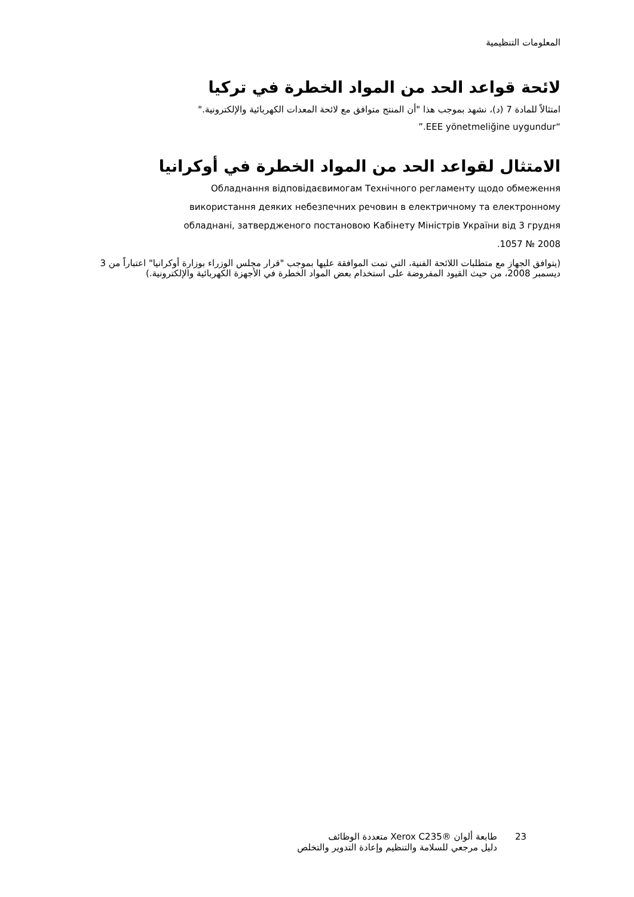المعلومات التنظيمية
لائحة قواعد الحد من المواد الخطرة في تركيا
امتثالاً للمادة 7 (د)، نشهد بموجب هذا "أن المنتج متوافق مع لائحة المعدات الكهربائية والإلكترونية."
“EEE yönetmeliğine uygundur.”
الامتثال لقواعد الحد من المواد الخطرة في أوكرانيا
Обладнання відповідаєвимогам Технічного регламенту щодо обмеження
використання деяких небезпечних речовин в електричному та електронному
обладнані, затвердженого постановою Кабінету Міністрів України від 3 грудня
2008 № 1057.
(يتوافق الجهاز مع متطلبات اللائحة الفنية، التي تمت الموافقة عليها بموجب "قرار مجلس الوزراء بوزارة أوكرانيا" اعتباراً من 3 ديسمبر 2008، من حيث القيود المفروضة على استخدام بعض المواد الخطرة في الأجهزة الكهربائية والإلكترونية.)
23 طابعة ألوان ®Xerox C235 متعددة الوظائف
دليل مرجعي للسلامة والتنظيم وإعادة التدوير والتخلص